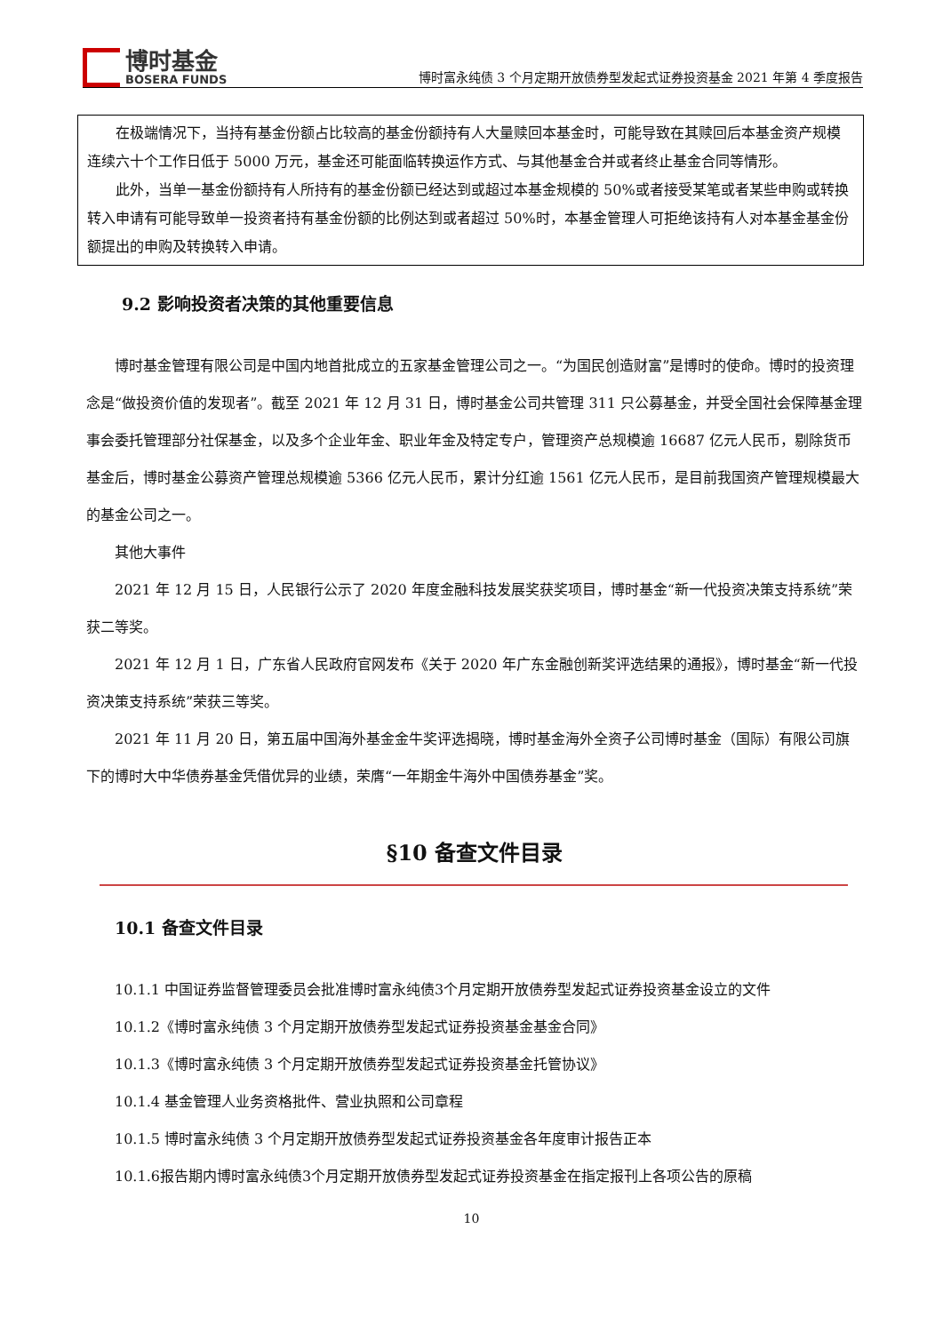博时基金
BOSERA FUNDS
博时富永纯债 3 个月定期开放债券型发起式证券投资基金 2021 年第 4 季度报告
在极端情况下，当持有基金份额占比较高的基金份额持有人大量赎回本基金时，可能导致在其赎回后本基金资产规模连续六十个工作日低于 5000 万元，基金还可能面临转换运作方式、与其他基金合并或者终止基金合同等情形。
此外，当单一基金份额持有人所持有的基金份额已经达到或超过本基金规模的 50%或者接受某笔或者某些申购或转换转入申请有可能导致单一投资者持有基金份额的比例达到或者超过 50%时，本基金管理人可拒绝该持有人对本基金基金份额提出的申购及转换转入申请。
9.2 影响投资者决策的其他重要信息
博时基金管理有限公司是中国内地首批成立的五家基金管理公司之一。“为国民创造财富”是博时的使命。博时的投资理念是“做投资价值的发现者”。截至 2021 年 12 月 31 日，博时基金公司共管理 311 只公募基金，并受全国社会保障基金理事会委托管理部分社保基金，以及多个企业年金、职业年金及特定专户，管理资产总规模逾 16687 亿元人民币，剔除货币基金后，博时基金公募资产管理总规模逾 5366 亿元人民币，累计分红逾 1561 亿元人民币，是目前我国资产管理规模最大的基金公司之一。
其他大事件
2021 年 12 月 15 日，人民银行公示了 2020 年度金融科技发展奖获奖项目，博时基金“新一代投资决策支持系统”荣获二等奖。
2021 年 12 月 1 日，广东省人民政府官网发布《关于 2020 年广东金融创新奖评选结果的通报》，博时基金“新一代投资决策支持系统”荣获三等奖。
2021 年 11 月 20 日，第五届中国海外基金金牛奖评选揭晓，博时基金海外全资子公司博时基金（国际）有限公司旗下的博时大中华债券基金凭借优异的业绩，荣膺“一年期金牛海外中国债券基金”奖。
§10 备查文件目录
10.1 备查文件目录
10.1.1 中国证券监督管理委员会批准博时富永纯债3个月定期开放债券型发起式证券投资基金设立的文件
10.1.2《博时富永纯债 3 个月定期开放债券型发起式证券投资基金基金合同》
10.1.3《博时富永纯债 3 个月定期开放债券型发起式证券投资基金托管协议》
10.1.4 基金管理人业务资格批件、营业执照和公司章程
10.1.5 博时富永纯债 3 个月定期开放债券型发起式证券投资基金各年度审计报告正本
10.1.6报告期内博时富永纯债3个月定期开放债券型发起式证券投资基金在指定报刊上各项公告的原稿
10